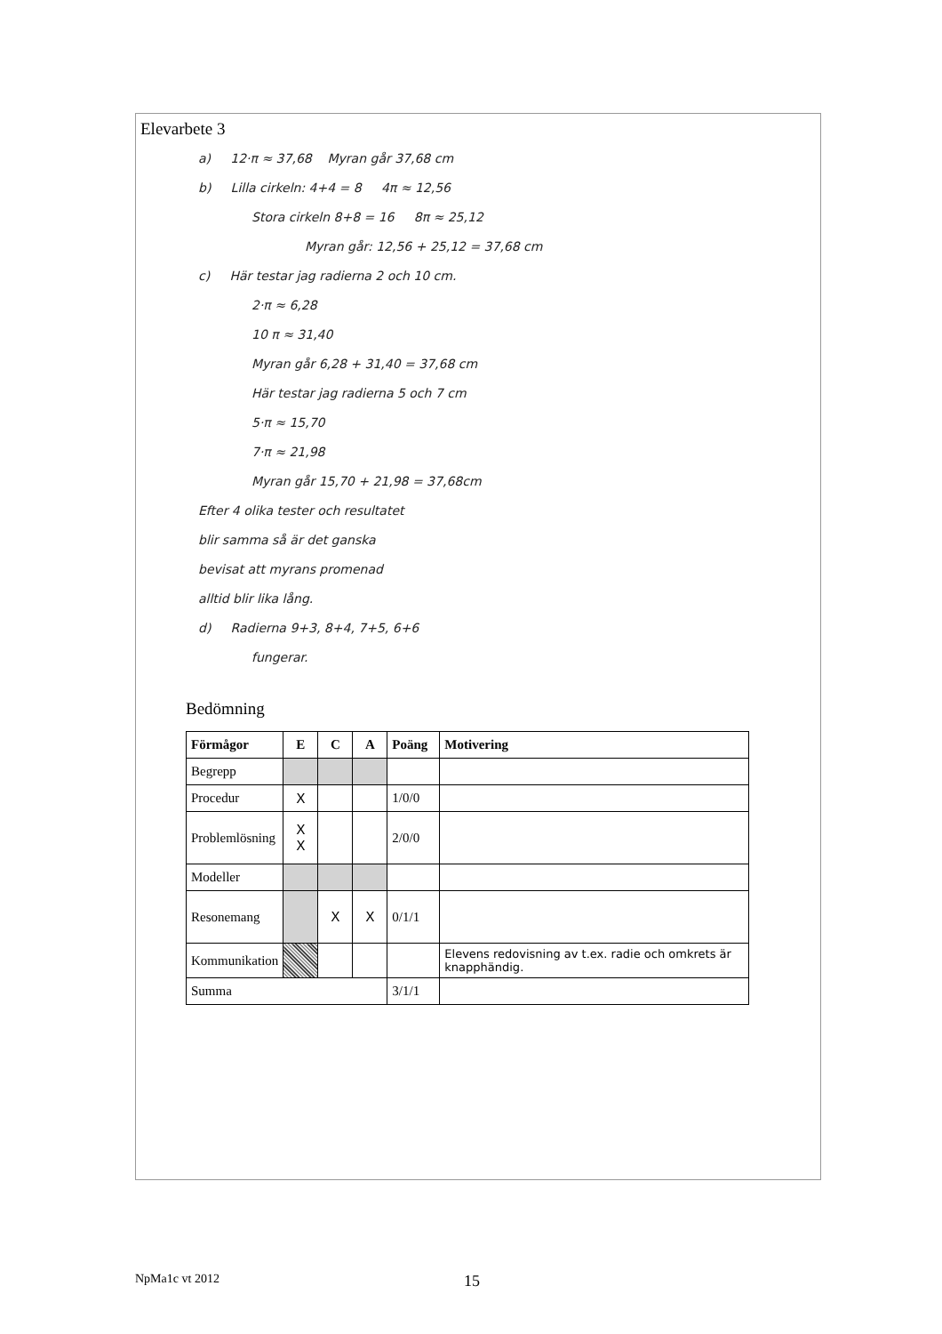Elevarbete 3
a) 12·π ≈ 37,68 Myran går 37,68 cm
b) Lilla cirkeln: 4+4 = 8 4π ≈ 12,56
Stora cirkeln 8+8 = 16 8π ≈ 25,12
Myran går: 12,56 + 25,12 = 37,68 cm
c) Här testar jag radierna 2 och 10 cm.
2·π ≈ 6,28
10 π ≈ 31,40
Myran går 6,28 + 31,40 = 37,68 cm
Här testar jag radierna 5 och 7 cm
5·π ≈ 15,70
7·π ≈ 21,98
Myran går 15,70 + 21,98 = 37,68cm
Efter 4 olika tester och resultatet
blir samma så är det ganska
bevisat att myrans promenad
alltid blir lika lång.
d) Radierna 9+3, 8+4, 7+5, 6+6
fungerar.
Bedömning
| Förmågor | E | C | A | Poäng | Motivering |
| --- | --- | --- | --- | --- | --- |
| Begrepp | | | | | |
| Procedur | X | | | 1/0/0 | |
| Problemlösning | X X | | | 2/0/0 | |
| Modeller | | | | | |
| Resonemang | | X | X | 0/1/1 | |
| Kommunikation | | | | | Elevens redovisning av t.ex. radie och omkrets är knapphändig. |
| Summa | | | | 3/1/1 | |
NpMa1c vt 2012 15